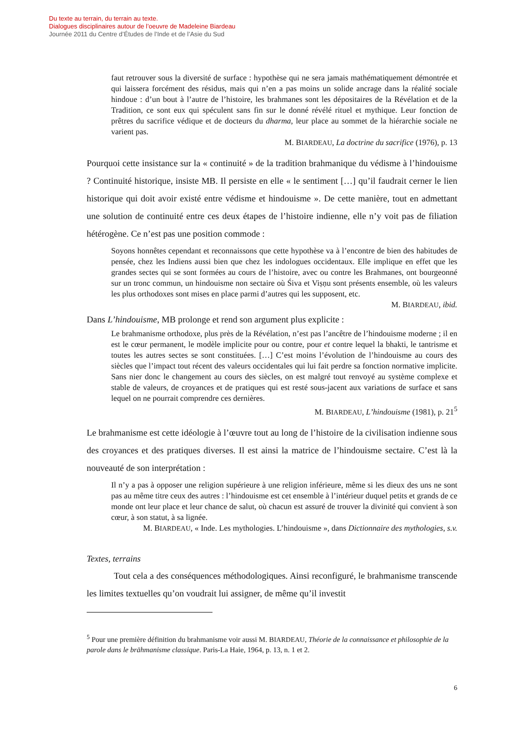Du texte au terrain, du terrain au texte.
Dialogues disciplinaires autour de l’oeuvre de Madeleine Biardeau
Journée 2011 du Centre d’Études de l’Inde et de l’Asie du Sud
faut retrouver sous la diversité de surface : hypothèse qui ne sera jamais mathématiquement démontrée et qui laissera forcément des résidus, mais qui n’en a pas moins un solide ancrage dans la réalité sociale hindoue : d’un bout à l’autre de l’histoire, les brahmanes sont les dépositaires de la Révélation et de la Tradition, ce sont eux qui spéculent sans fin sur le donné révélé rituel et mythique. Leur fonction de prêtres du sacrifice védique et de docteurs du dharma, leur place au sommet de la hiérarchie sociale ne varient pas.
M. BIARDEAU, La doctrine du sacrifice (1976), p. 13
Pourquoi cette insistance sur la « continuité » de la tradition brahmanique du védisme à l’hindouisme ? Continuité historique, insiste MB. Il persiste en elle « le sentiment […] qu’il faudrait cerner le lien historique qui doit avoir existé entre védisme et hindouisme ». De cette manière, tout en admettant une solution de continuité entre ces deux étapes de l’histoire indienne, elle n’y voit pas de filiation hétérogène. Ce n’est pas une position commode :
Soyons honnêtes cependant et reconnaissons que cette hypothèse va à l’encontre de bien des habitudes de pensée, chez les Indiens aussi bien que chez les indologues occidentaux. Elle implique en effet que les grandes sectes qui se sont formées au cours de l’histoire, avec ou contre les Brahmanes, ont bourgeonné sur un tronc commun, un hindouisme non sectaire où Śiva et Viṣṇu sont présents ensemble, où les valeurs les plus orthodoxes sont mises en place parmi d’autres qui les supposent, etc.
M. BIARDEAU, ibid.
Dans L’hindouisme, MB prolonge et rend son argument plus explicite :
Le brahmanisme orthodoxe, plus près de la Révélation, n’est pas l’ancêtre de l’hindouisme moderne ; il en est le cœur permanent, le modèle implicite pour ou contre, pour et contre lequel la bhakti, le tantrisme et toutes les autres sectes se sont constituées. […] C’est moins l’évolution de l’hindouisme au cours des siècles que l’impact tout récent des valeurs occidentales qui lui fait perdre sa fonction normative implicite. Sans nier donc le changement au cours des siècles, on est malgré tout renvoyé au système complexe et stable de valeurs, de croyances et de pratiques qui est resté sous-jacent aux variations de surface et sans lequel on ne pourrait comprendre ces dernières.
M. BIARDEAU, L’hindouisme (1981), p. 21<sup>5</sup>
Le brahmanisme est cette idéologie à l’œuvre tout au long de l’histoire de la civilisation indienne sous des croyances et des pratiques diverses. Il est ainsi la matrice de l’hindouisme sectaire. C’est là la nouveauté de son interprétation :
Il n’y a pas à opposer une religion supérieure à une religion inférieure, même si les dieux des uns ne sont pas au même titre ceux des autres : l’hindouisme est cet ensemble à l’intérieur duquel petits et grands de ce monde ont leur place et leur chance de salut, où chacun est assuré de trouver la divinité qui convient à son cœur, à son statut, à sa lignée.
M. BIARDEAU, « Inde. Les mythologies. L’hindouisme », dans Dictionnaire des mythologies, s.v.
Textes, terrains
   Tout cela a des conséquences méthodologiques. Ainsi reconfiguré, le brahmanisme transcende les limites textuelles qu’on voudrait lui assigner, de même qu’il investit
<sup>5</sup> Pour une première définition du brahmanisme voir aussi M. BIARDEAU, Théorie de la connaissance et philosophie de la parole dans le brāhmanisme classique. Paris-La Haie, 1964, p. 13, n. 1 et 2.
6